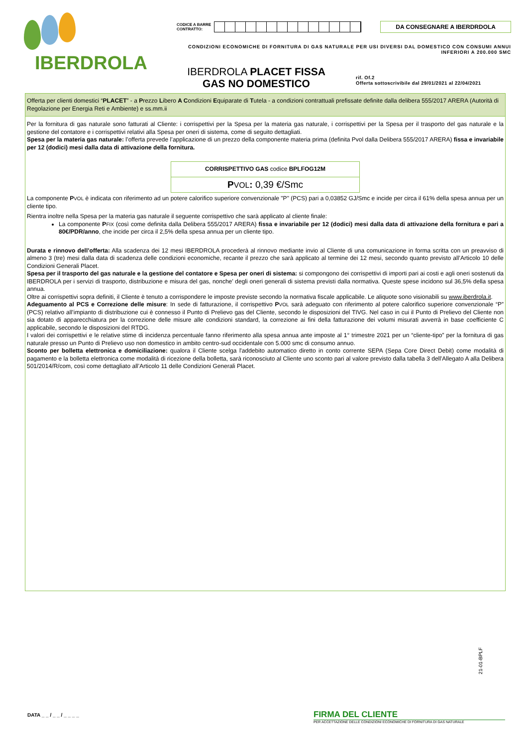IBERDROLA
CODICE A BARRE
CONTRATTO:
DA CONSEGNARE A IBERDRDOLA
CONDIZIONI ECONOMICHE DI FORNITURA DI GAS NATURALE PER USI DIVERSI DAL DOMESTICO CON CONSUMI ANNUI INFERIORI A 200.000 SMC
IBERDROLA PLACET FISSA
GAS NO DOMESTICO
rif. Of.2
Offerta sottoscrivibile dal 29/01/2021 al 22/04/2021
Offerta per clienti domestici “PLACET” - a Prezzo Libero A Condizioni Equiparate di Tutela - a condizioni contrattuali prefissate definite dalla delibera 555/2017 ARERA (Autorità di Regolazione per Energia Reti e Ambiente) e ss.mm.ii
Per la fornitura di gas naturale sono fatturati al Cliente: i corrispettivi per la Spesa per la materia gas naturale, i corrispettivi per la Spesa per il trasporto del gas naturale e la gestione del contatore e i corrispettivi relativi alla Spesa per oneri di sistema, come di seguito dettagliati.
Spesa per la materia gas naturale: l’offerta prevede l’applicazione di un prezzo della componente materia prima (definita Pvol dalla Delibera 555/2017 ARERA) fissa e invariabile per 12 (dodici) mesi dalla data di attivazione della fornitura.
| CORRISPETTIVO GAS codice BPLFOG12M |
| --- |
| P VOL : 0,39 €/Smc |
La componente PVOL è indicata con riferimento ad un potere calorifico superiore convenzionale "P" (PCS) pari a 0,03852 GJ/Smc e incide per circa il 61% della spesa annua per un cliente tipo.
Rientra inoltre nella Spesa per la materia gas naturale il seguente corrispettivo che sarà applicato al cliente finale:
La componente PFIX (così come definita dalla Delibera 555/2017 ARERA) fissa e invariabile per 12 (dodici) mesi dalla data di attivazione della fornitura e pari a 80€/PDR/anno, che incide per circa il 2,5% della spesa annua per un cliente tipo.
Durata e rinnovo dell’offerta: Alla scadenza dei 12 mesi IBERDROLA procederà al rinnovo mediante invio al Cliente di una comunicazione in forma scritta con un preavviso di almeno 3 (tre) mesi dalla data di scadenza delle condizioni economiche, recante il prezzo che sarà applicato al termine dei 12 mesi, secondo quanto previsto all’Articolo 10 delle Condizioni Generali Placet.
Spesa per il trasporto del gas naturale e la gestione del contatore e Spesa per oneri di sistema: si compongono dei corrispettivi di importi pari ai costi e agli oneri sostenuti da IBERDROLA per i servizi di trasporto, distribuzione e misura del gas, nonche’ degli oneri generali di sistema previsti dalla normativa. Queste spese incidono sul 36,5% della spesa annua.
Oltre ai corrispettivi sopra definiti, il Cliente è tenuto a corrispondere le imposte previste secondo la normativa fiscale applicabile. Le aliquote sono visionabili su www.iberdrola.it.
Adeguamento al PCS e Correzione delle misure: In sede di fatturazione, il corrispettivo PVOL sarà adeguato con riferimento al potere calorifico superiore convenzionale “P” (PCS) relativo all’impianto di distribuzione cui è connesso il Punto di Prelievo gas del Cliente, secondo le disposizioni del TIVG. Nel caso in cui il Punto di Prelievo del Cliente non sia dotato di apparecchiatura per la correzione delle misure alle condizioni standard, la correzione ai fini della fatturazione dei volumi misurati avverrà in base coefficiente C applicabile, secondo le disposizioni del RTDG.
I valori dei corrispettivi e le relative stime di incidenza percentuale fanno riferimento alla spesa annua ante imposte al 1° trimestre 2021 per un “cliente-tipo” per la fornitura di gas naturale presso un Punto di Prelievo uso non domestico in ambito centro-sud occidentale con 5.000 smc di consumo annuo.
Sconto per bolletta elettronica e domiciliazione: qualora il Cliente scelga l'addebito automatico diretto in conto corrente SEPA (Sepa Core Direct Debit) come modalità di pagamento e la bolletta elettronica come modalità di ricezione della bolletta, sarà riconosciuto al Cliente uno sconto pari al valore previsto dalla tabella 3 dell'Allegato A alla Delibera 501/2014/R/com, così come dettagliato all’Articolo 11 delle Condizioni Generali Placet.
21-01-BPLF
DATA _ _ / _ _ / _ _ _ _
FIRMA DEL CLIENTE
PER ACCETTAZIONE DELLE CONDIZIONI ECONOMICHE DI FORNITURA DI GAS NATURALE